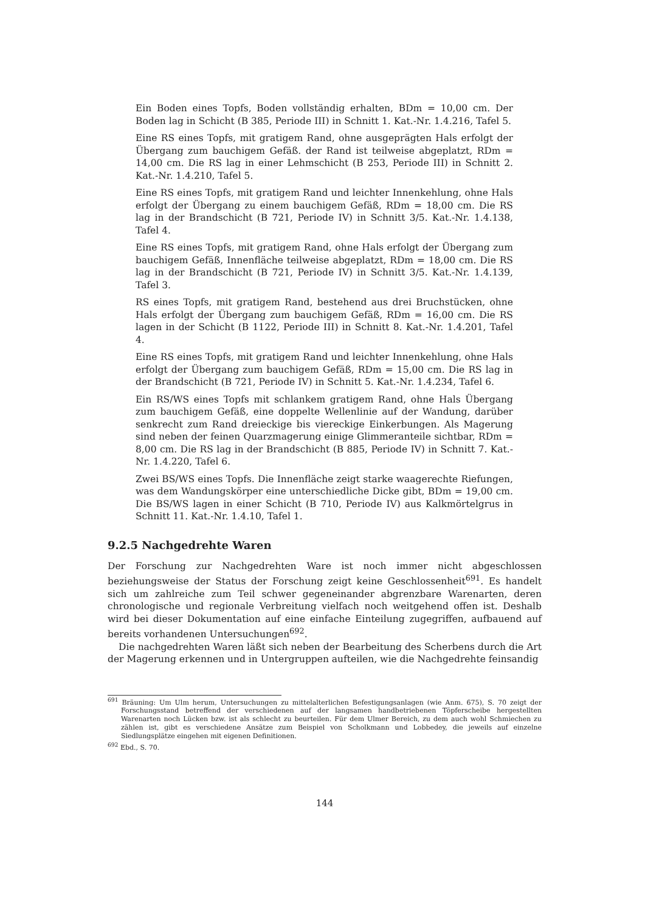Ein Boden eines Topfs, Boden vollständig erhalten, BDm = 10,00 cm. Der Boden lag in Schicht (B 385, Periode III) in Schnitt 1. Kat.-Nr. 1.4.216, Tafel 5.
Eine RS eines Topfs, mit gratigem Rand, ohne ausgeprägten Hals erfolgt der Übergang zum bauchigem Gefäß. der Rand ist teilweise abgeplatzt, RDm = 14,00 cm. Die RS lag in einer Lehmschicht (B 253, Periode III) in Schnitt 2. Kat.-Nr. 1.4.210, Tafel 5.
Eine RS eines Topfs, mit gratigem Rand und leichter Innenkehlung, ohne Hals erfolgt der Übergang zu einem bauchigem Gefäß, RDm = 18,00 cm. Die RS lag in der Brandschicht (B 721, Periode IV) in Schnitt 3/5. Kat.-Nr. 1.4.138, Tafel 4.
Eine RS eines Topfs, mit gratigem Rand, ohne Hals erfolgt der Übergang zum bauchigem Gefäß, Innenfläche teilweise abgeplatzt, RDm = 18,00 cm. Die RS lag in der Brandschicht (B 721, Periode IV) in Schnitt 3/5. Kat.-Nr. 1.4.139, Tafel 3.
RS eines Topfs, mit gratigem Rand, bestehend aus drei Bruchstücken, ohne Hals erfolgt der Übergang zum bauchigem Gefäß, RDm = 16,00 cm. Die RS lagen in der Schicht (B 1122, Periode III) in Schnitt 8. Kat.-Nr. 1.4.201, Tafel 4.
Eine RS eines Topfs, mit gratigem Rand und leichter Innenkehlung, ohne Hals erfolgt der Übergang zum bauchigem Gefäß, RDm = 15,00 cm. Die RS lag in der Brandschicht (B 721, Periode IV) in Schnitt 5. Kat.-Nr. 1.4.234, Tafel 6.
Ein RS/WS eines Topfs mit schlankem gratigem Rand, ohne Hals Übergang zum bauchigem Gefäß, eine doppelte Wellenlinie auf der Wandung, darüber senkrecht zum Rand dreieckige bis viereckige Einkerbungen. Als Magerung sind neben der feinen Quarzmagerung einige Glimmeranteile sichtbar, RDm = 8,00 cm. Die RS lag in der Brandschicht (B 885, Periode IV) in Schnitt 7. Kat.-Nr. 1.4.220, Tafel 6.
Zwei BS/WS eines Topfs. Die Innenfläche zeigt starke waagerechte Riefungen, was dem Wandungskörper eine unterschiedliche Dicke gibt, BDm = 19,00 cm. Die BS/WS lagen in einer Schicht (B 710, Periode IV) aus Kalkmörtelgrus in Schnitt 11. Kat.-Nr. 1.4.10, Tafel 1.
9.2.5 Nachgedrehte Waren
Der Forschung zur Nachgedrehten Ware ist noch immer nicht abgeschlossen beziehungsweise der Status der Forschung zeigt keine Geschlossenheit<sup>691</sup>. Es handelt sich um zahlreiche zum Teil schwer gegeneinander abgrenzbare Warenarten, deren chronologische und regionale Verbreitung vielfach noch weitgehend offen ist. Deshalb wird bei dieser Dokumentation auf eine einfache Einteilung zugegriffen, aufbauend auf bereits vorhandenen Untersuchungen<sup>692</sup>.
Die nachgedrehten Waren läßt sich neben der Bearbeitung des Scherbens durch die Art der Magerung erkennen und in Untergruppen aufteilen, wie die Nachgedrehte feinsandig
<sup>691</sup> Bräuning: Um Ulm herum, Untersuchungen zu mittelalterlichen Befestigungsanlagen (wie Anm. 675), S. 70 zeigt der Forschungsstand betreffend der verschiedenen auf der langsamen handbetriebenen Töpferscheibe hergestellten Warenarten noch Lücken bzw. ist als schlecht zu beurteilen. Für dem Ulmer Bereich, zu dem auch wohl Schmiechen zu zählen ist, gibt es verschiedene Ansätze zum Beispiel von Scholkmann und Lobbedey, die jeweils auf einzelne Siedlungsplätze eingehen mit eigenen Definitionen.
<sup>692</sup> Ebd., S. 70.
144